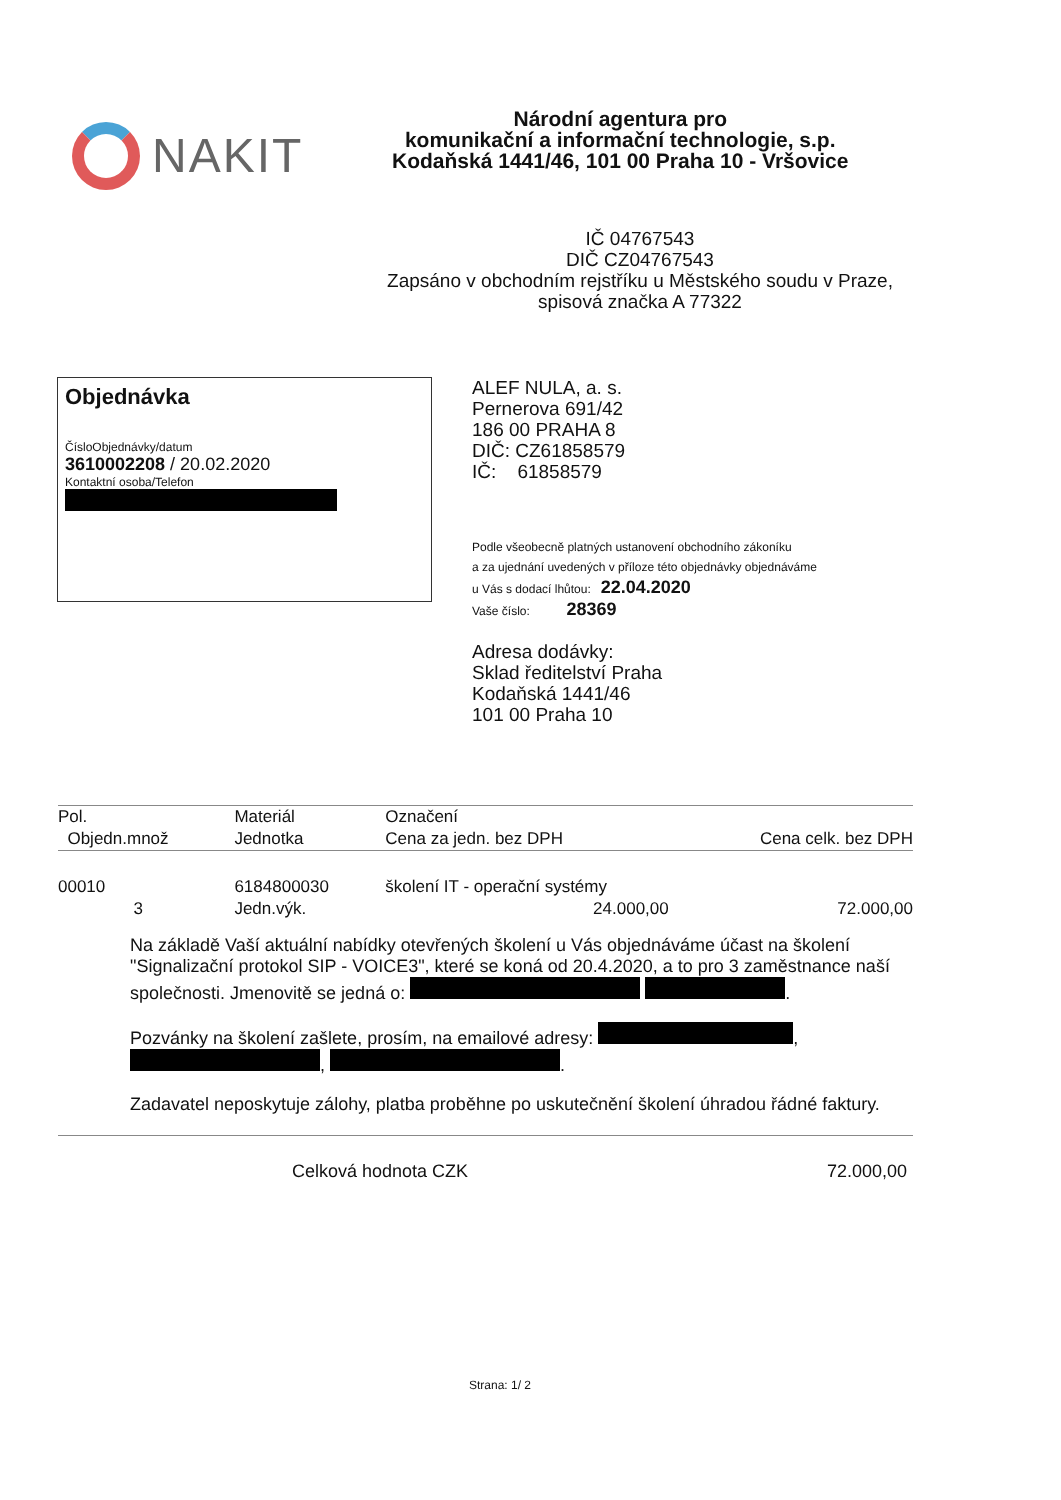NAKIT
Národní agentura pro
komunikační a informační technologie, s.p.
Kodaňská 1441/46, 101 00 Praha 10 - Vršovice
IČ 04767543
DIČ CZ04767543
Zapsáno v obchodním rejstříku u Městského soudu v Praze, spisová značka A 77322
Objednávka
ČísloObjednávky/datum
3610002208 / 20.02.2020
Kontaktní osoba/Telefon
ALEF NULA, a. s.
Pernerova 691/42
186 00 PRAHA 8
DIČ: CZ61858579
IČ: 61858579
Podle všeobecně platných ustanovení obchodního zákoníku
a za ujednání uvedených v příloze této objednávky objednáváme
u Vás s dodací lhůtou: 22.04.2020
Vaše číslo: 28369
Adresa dodávky:
Sklad ředitelství Praha
Kodaňská 1441/46
101 00 Praha 10
| Pol. | Materiál | | Označení | |
| --- | --- | --- | --- | --- |
| Objedn.množ | | Jednotka | Cena za jedn. bez DPH | Cena celk. bez DPH |
| 00010 | 6184800030 | | školení IT - operační systémy | |
| 3 | | Jedn.výk. | 24.000,00 | 72.000,00 |
Na základě Vaší aktuální nabídky otevřených školení u Vás objednáváme účast na školení "Signalizační protokol SIP - VOICE3", které se koná od 20.4.2020, a to pro 3 zaměstnance naší společnosti. Jmenovitě se jedná o: .
Pozvánky na školení zašlete, prosím, na emailové adresy: , , .
Zadavatel neposkytuje zálohy, platba proběhne po uskutečnění školení úhradou řádné faktury.
Celková hodnota CZK 72.000,00
Strana: 1/ 2